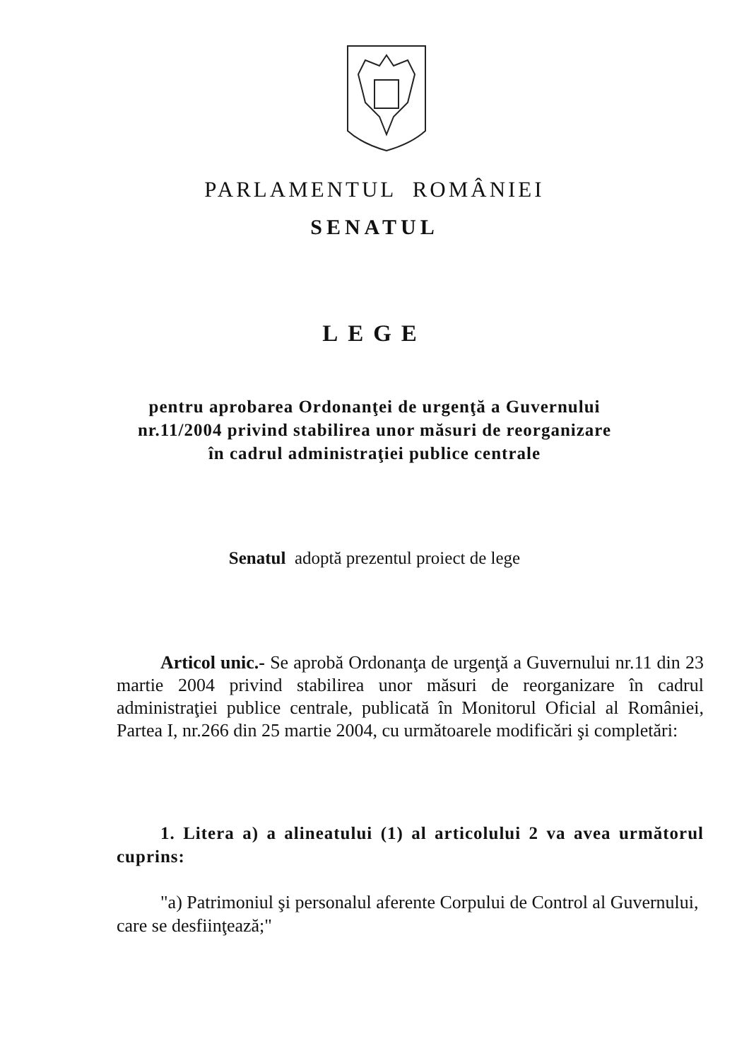PARLAMENTUL ROMÂNIEI
SENATUL
LEGE
pentru aprobarea Ordonanţei de urgenţă a Guvernului
nr.11/2004 privind stabilirea unor măsuri de reorganizare
în cadrul administraţiei publice centrale
Senatul adoptă prezentul proiect de lege
Articol unic.- Se aprobă Ordonanţa de urgenţă a Guvernului nr.11 din 23 martie 2004 privind stabilirea unor măsuri de reorganizare în cadrul administraţiei publice centrale, publicată în Monitorul Oficial al României, Partea I, nr.266 din 25 martie 2004, cu următoarele modificări şi completări:
1. Litera a) a alineatului (1) al articolului 2 va avea următorul cuprins:
"a) Patrimoniul şi personalul aferente Corpului de Control al Guvernului, care se desfiinţează;"